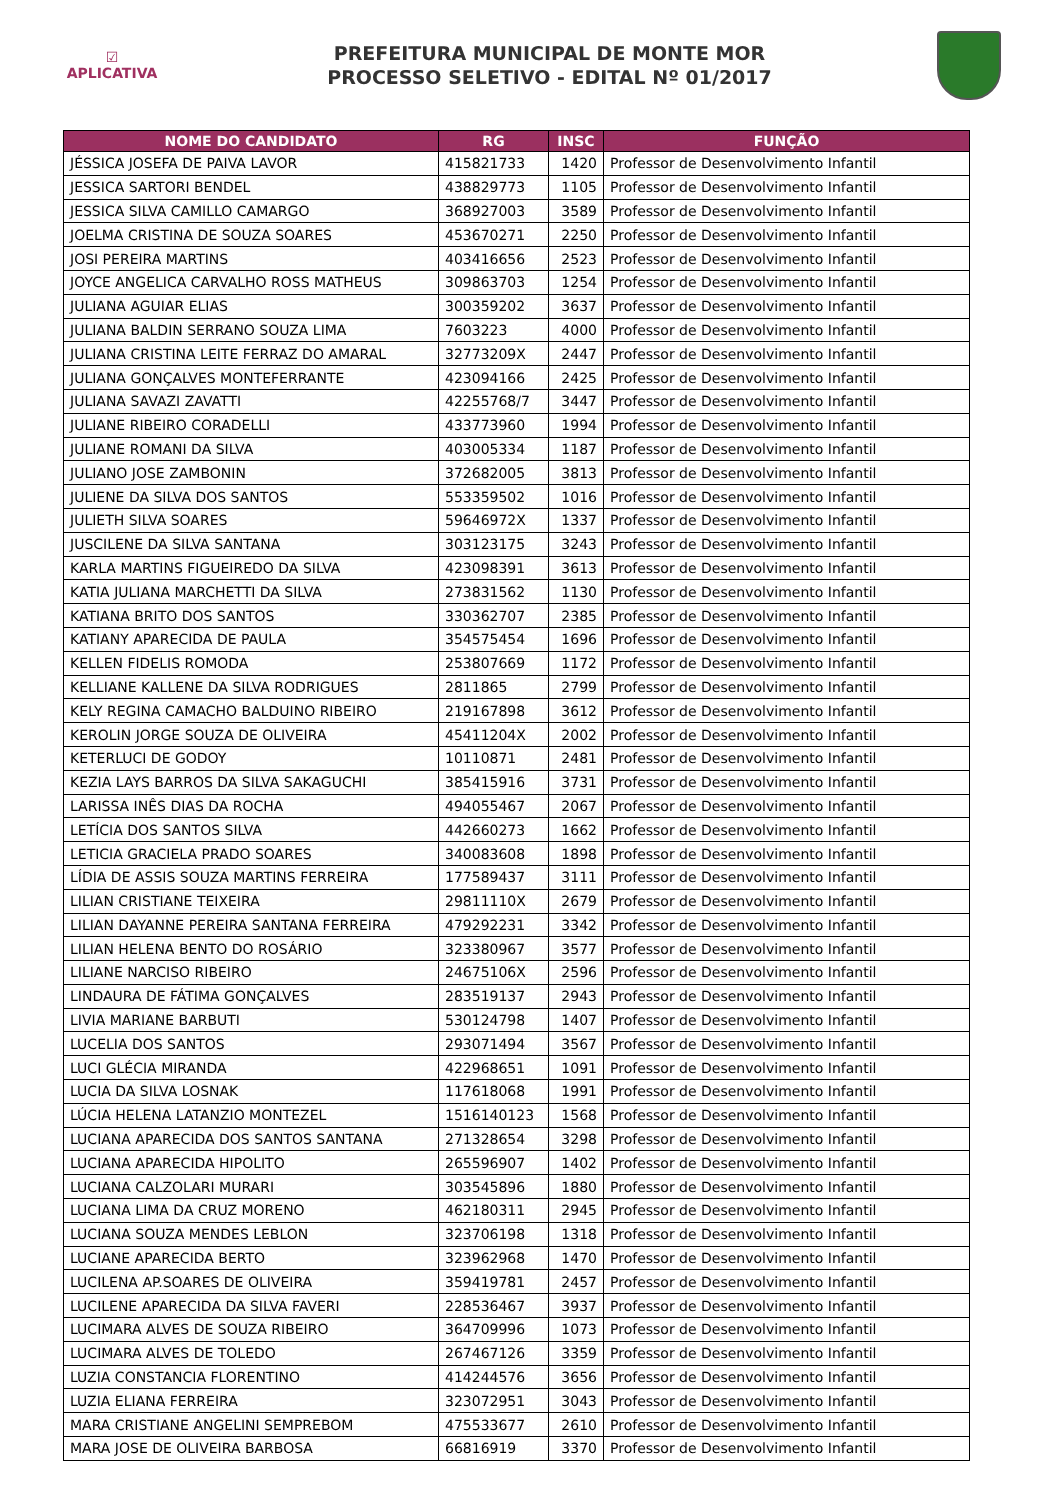☑
APLICATIVA
PREFEITURA MUNICIPAL DE MONTE MOR
PROCESSO SELETIVO - EDITAL Nº 01/2017
| NOME DO CANDIDATO | RG | INSC | FUNÇÃO |
| --- | --- | --- | --- |
| JÉSSICA JOSEFA DE PAIVA LAVOR | 415821733 | 1420 | Professor de Desenvolvimento Infantil |
| JESSICA SARTORI BENDEL | 438829773 | 1105 | Professor de Desenvolvimento Infantil |
| JESSICA SILVA CAMILLO CAMARGO | 368927003 | 3589 | Professor de Desenvolvimento Infantil |
| JOELMA CRISTINA DE SOUZA SOARES | 453670271 | 2250 | Professor de Desenvolvimento Infantil |
| JOSI PEREIRA MARTINS | 403416656 | 2523 | Professor de Desenvolvimento Infantil |
| JOYCE ANGELICA CARVALHO ROSS MATHEUS | 309863703 | 1254 | Professor de Desenvolvimento Infantil |
| JULIANA AGUIAR ELIAS | 300359202 | 3637 | Professor de Desenvolvimento Infantil |
| JULIANA BALDIN SERRANO SOUZA LIMA | 7603223 | 4000 | Professor de Desenvolvimento Infantil |
| JULIANA CRISTINA LEITE FERRAZ DO AMARAL | 32773209X | 2447 | Professor de Desenvolvimento Infantil |
| JULIANA GONÇALVES MONTEFERRANTE | 423094166 | 2425 | Professor de Desenvolvimento Infantil |
| JULIANA SAVAZI ZAVATTI | 42255768/7 | 3447 | Professor de Desenvolvimento Infantil |
| JULIANE RIBEIRO CORADELLI | 433773960 | 1994 | Professor de Desenvolvimento Infantil |
| JULIANE ROMANI DA SILVA | 403005334 | 1187 | Professor de Desenvolvimento Infantil |
| JULIANO JOSE ZAMBONIN | 372682005 | 3813 | Professor de Desenvolvimento Infantil |
| JULIENE DA SILVA DOS SANTOS | 553359502 | 1016 | Professor de Desenvolvimento Infantil |
| JULIETH SILVA SOARES | 59646972X | 1337 | Professor de Desenvolvimento Infantil |
| JUSCILENE DA SILVA SANTANA | 303123175 | 3243 | Professor de Desenvolvimento Infantil |
| KARLA MARTINS FIGUEIREDO DA SILVA | 423098391 | 3613 | Professor de Desenvolvimento Infantil |
| KATIA JULIANA MARCHETTI DA SILVA | 273831562 | 1130 | Professor de Desenvolvimento Infantil |
| KATIANA BRITO DOS SANTOS | 330362707 | 2385 | Professor de Desenvolvimento Infantil |
| KATIANY APARECIDA DE PAULA | 354575454 | 1696 | Professor de Desenvolvimento Infantil |
| KELLEN FIDELIS ROMODA | 253807669 | 1172 | Professor de Desenvolvimento Infantil |
| KELLIANE KALLENE DA SILVA RODRIGUES | 2811865 | 2799 | Professor de Desenvolvimento Infantil |
| KELY REGINA CAMACHO BALDUINO RIBEIRO | 219167898 | 3612 | Professor de Desenvolvimento Infantil |
| KEROLIN JORGE SOUZA DE OLIVEIRA | 45411204X | 2002 | Professor de Desenvolvimento Infantil |
| KETERLUCI DE GODOY | 10110871 | 2481 | Professor de Desenvolvimento Infantil |
| KEZIA LAYS BARROS DA SILVA SAKAGUCHI | 385415916 | 3731 | Professor de Desenvolvimento Infantil |
| LARISSA INÊS DIAS DA ROCHA | 494055467 | 2067 | Professor de Desenvolvimento Infantil |
| LETÍCIA DOS SANTOS SILVA | 442660273 | 1662 | Professor de Desenvolvimento Infantil |
| LETICIA GRACIELA PRADO SOARES | 340083608 | 1898 | Professor de Desenvolvimento Infantil |
| LÍDIA DE ASSIS SOUZA MARTINS FERREIRA | 177589437 | 3111 | Professor de Desenvolvimento Infantil |
| LILIAN CRISTIANE TEIXEIRA | 29811110X | 2679 | Professor de Desenvolvimento Infantil |
| LILIAN DAYANNE PEREIRA SANTANA FERREIRA | 479292231 | 3342 | Professor de Desenvolvimento Infantil |
| LILIAN HELENA BENTO DO ROSÁRIO | 323380967 | 3577 | Professor de Desenvolvimento Infantil |
| LILIANE NARCISO RIBEIRO | 24675106X | 2596 | Professor de Desenvolvimento Infantil |
| LINDAURA DE FÁTIMA GONÇALVES | 283519137 | 2943 | Professor de Desenvolvimento Infantil |
| LIVIA MARIANE BARBUTI | 530124798 | 1407 | Professor de Desenvolvimento Infantil |
| LUCELIA DOS SANTOS | 293071494 | 3567 | Professor de Desenvolvimento Infantil |
| LUCI GLÉCIA MIRANDA | 422968651 | 1091 | Professor de Desenvolvimento Infantil |
| LUCIA DA SILVA LOSNAK | 117618068 | 1991 | Professor de Desenvolvimento Infantil |
| LÚCIA HELENA LATANZIO MONTEZEL | 1516140123 | 1568 | Professor de Desenvolvimento Infantil |
| LUCIANA APARECIDA DOS SANTOS SANTANA | 271328654 | 3298 | Professor de Desenvolvimento Infantil |
| LUCIANA APARECIDA HIPOLITO | 265596907 | 1402 | Professor de Desenvolvimento Infantil |
| LUCIANA CALZOLARI MURARI | 303545896 | 1880 | Professor de Desenvolvimento Infantil |
| LUCIANA LIMA DA CRUZ MORENO | 462180311 | 2945 | Professor de Desenvolvimento Infantil |
| LUCIANA SOUZA MENDES LEBLON | 323706198 | 1318 | Professor de Desenvolvimento Infantil |
| LUCIANE APARECIDA BERTO | 323962968 | 1470 | Professor de Desenvolvimento Infantil |
| LUCILENA AP.SOARES DE OLIVEIRA | 359419781 | 2457 | Professor de Desenvolvimento Infantil |
| LUCILENE APARECIDA DA SILVA FAVERI | 228536467 | 3937 | Professor de Desenvolvimento Infantil |
| LUCIMARA ALVES DE SOUZA RIBEIRO | 364709996 | 1073 | Professor de Desenvolvimento Infantil |
| LUCIMARA ALVES DE TOLEDO | 267467126 | 3359 | Professor de Desenvolvimento Infantil |
| LUZIA CONSTANCIA FLORENTINO | 414244576 | 3656 | Professor de Desenvolvimento Infantil |
| LUZIA ELIANA FERREIRA | 323072951 | 3043 | Professor de Desenvolvimento Infantil |
| MARA CRISTIANE ANGELINI SEMPREBOM | 475533677 | 2610 | Professor de Desenvolvimento Infantil |
| MARA JOSE DE OLIVEIRA BARBOSA | 66816919 | 3370 | Professor de Desenvolvimento Infantil |